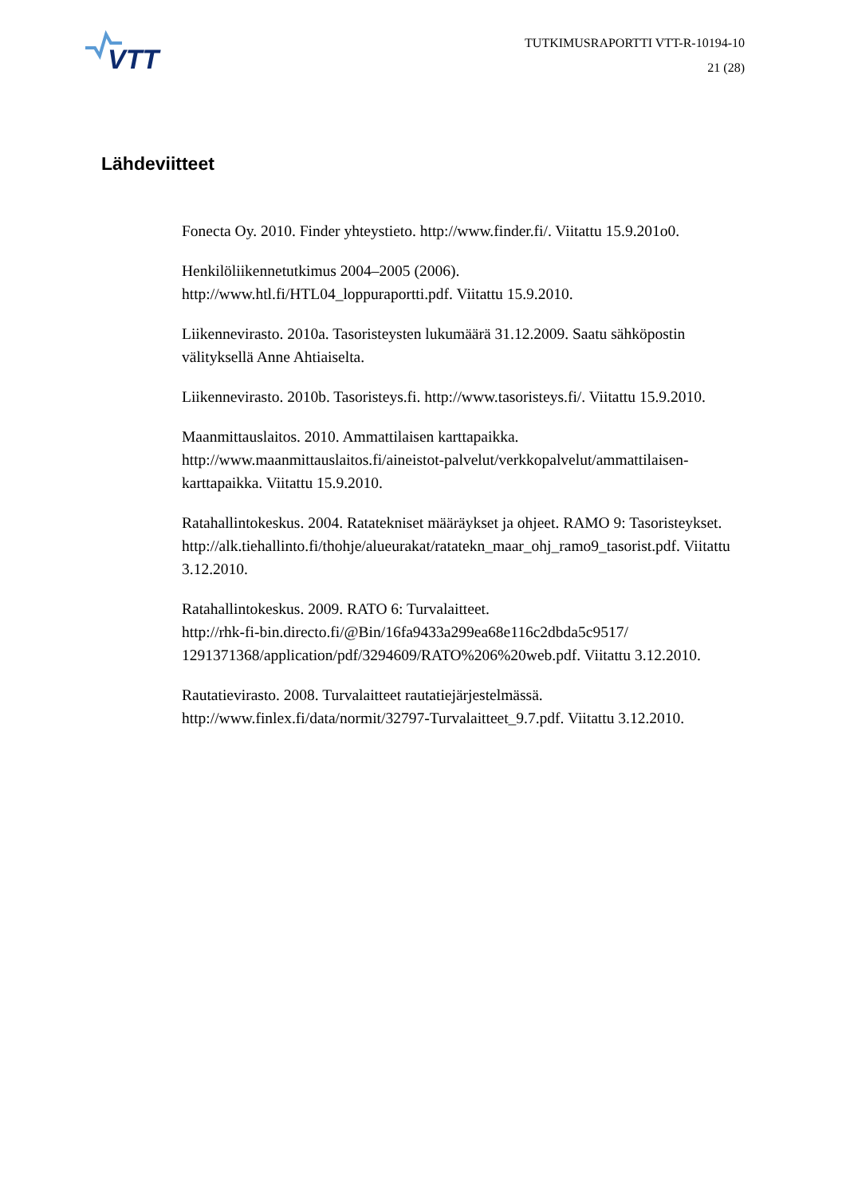VTT
TUTKIMUSRAPORTTI VTT-R-10194-10
21 (28)
Lähdeviitteet
Fonecta Oy. 2010. Finder yhteystieto. http://www.finder.fi/. Viitattu 15.9.201o0.
Henkilöliikennetutkimus 2004–2005 (2006).
http://www.htl.fi/HTL04_loppuraportti.pdf. Viitattu 15.9.2010.
Liikennevirasto. 2010a. Tasoristeysten lukumäärä 31.12.2009. Saatu sähköpostin välityksellä Anne Ahtiaiselta.
Liikennevirasto. 2010b. Tasoristeys.fi. http://www.tasoristeys.fi/. Viitattu 15.9.2010.
Maanmittauslaitos. 2010. Ammattilaisen karttapaikka.
http://www.maanmittauslaitos.fi/aineistot-palvelut/verkkopalvelut/ammattilaisen-karttapaikka. Viitattu 15.9.2010.
Ratahallintokeskus. 2004. Ratatekniset määräykset ja ohjeet. RAMO 9: Tasoristeykset.
http://alk.tiehallinto.fi/thohje/alueurakat/ratatekn_maar_ohj_ramo9_tasorist.pdf. Viitattu 3.12.2010.
Ratahallintokeskus. 2009. RATO 6: Turvalaitteet.
http://rhk-fi-bin.directo.fi/@Bin/16fa9433a299ea68e116c2dbda5c9517/ 1291371368/application/pdf/3294609/RATO%206%20web.pdf. Viitattu 3.12.2010.
Rautatievirasto. 2008. Turvalaitteet rautatiejärjestelmässä.
http://www.finlex.fi/data/normit/32797-Turvalaitteet_9.7.pdf. Viitattu 3.12.2010.